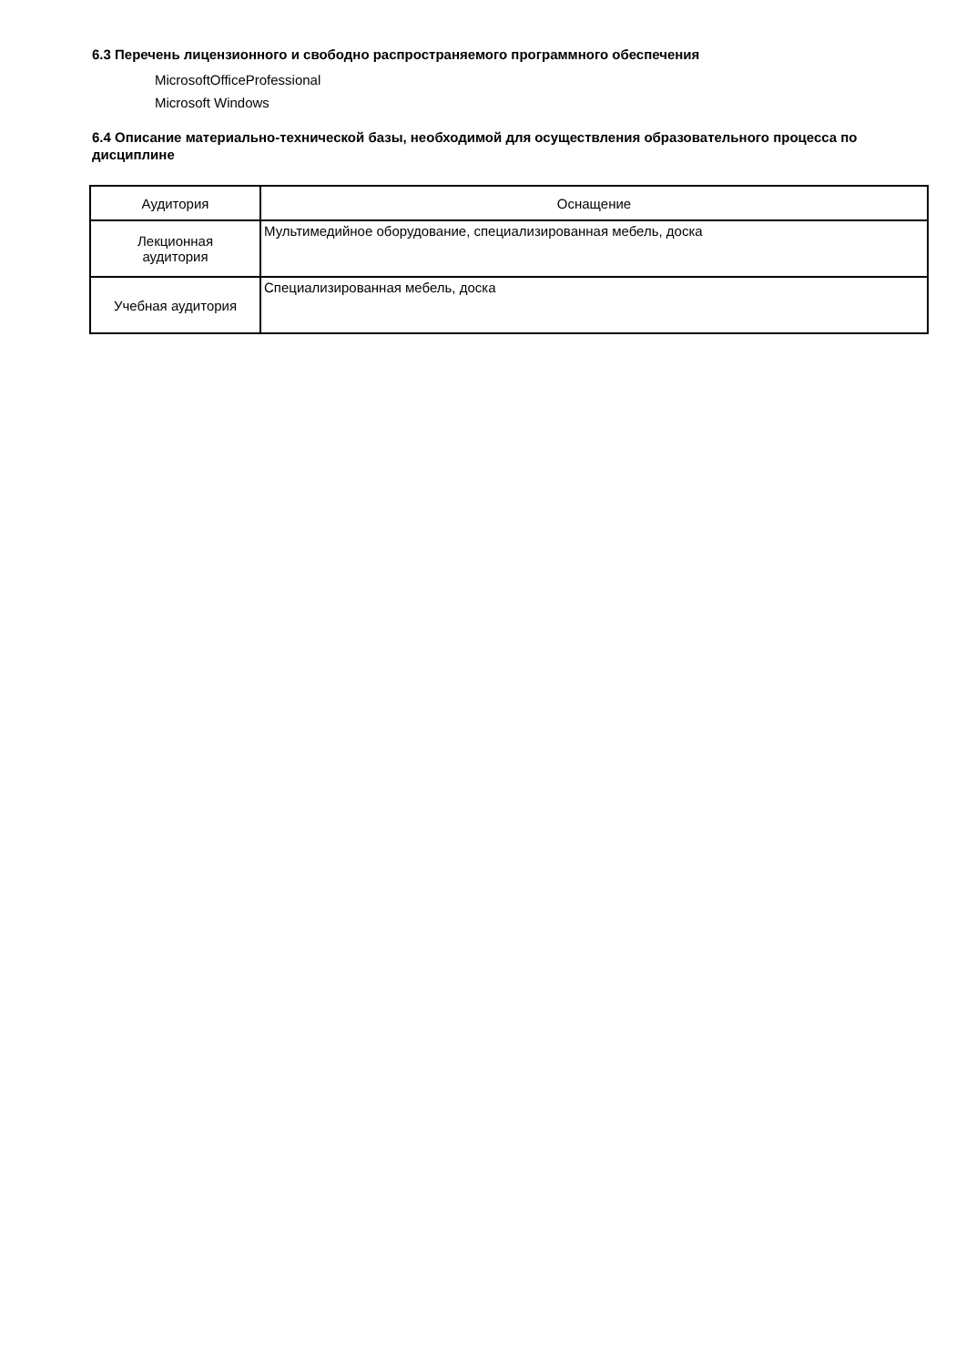6.3 Перечень лицензионного и свободно распространяемого программного обеспечения
MicrosoftOfficeProfessional
Microsoft Windows
6.4 Описание материально-технической базы, необходимой для осуществления образовательного процесса по дисциплине
| Аудитория | Оснащение |
| --- | --- |
| Лекционная аудитория | Мультимедийное оборудование, специализированная мебель, доска |
| Учебная аудитория | Специализированная мебель, доска |